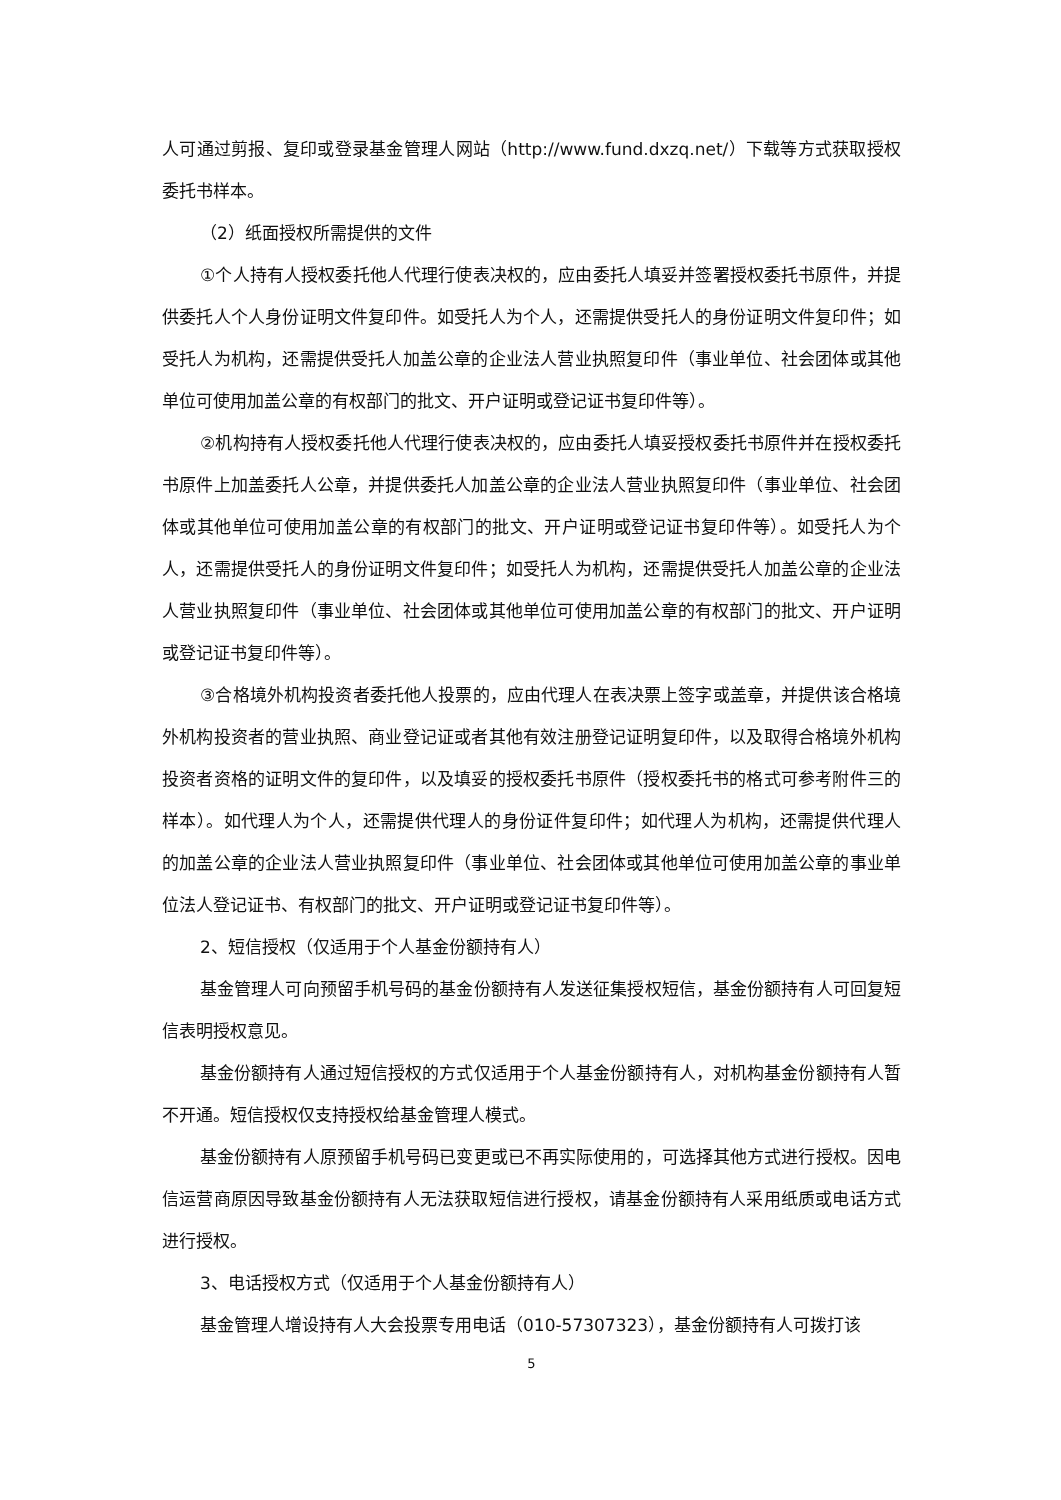人可通过剪报、复印或登录基金管理人网站（http://www.fund.dxzq.net/）下载等方式获取授权委托书样本。
（2）纸面授权所需提供的文件
①个人持有人授权委托他人代理行使表决权的，应由委托人填妥并签署授权委托书原件，并提供委托人个人身份证明文件复印件。如受托人为个人，还需提供受托人的身份证明文件复印件；如受托人为机构，还需提供受托人加盖公章的企业法人营业执照复印件（事业单位、社会团体或其他单位可使用加盖公章的有权部门的批文、开户证明或登记证书复印件等）。
②机构持有人授权委托他人代理行使表决权的，应由委托人填妥授权委托书原件并在授权委托书原件上加盖委托人公章，并提供委托人加盖公章的企业法人营业执照复印件（事业单位、社会团体或其他单位可使用加盖公章的有权部门的批文、开户证明或登记证书复印件等）。如受托人为个人，还需提供受托人的身份证明文件复印件；如受托人为机构，还需提供受托人加盖公章的企业法人营业执照复印件（事业单位、社会团体或其他单位可使用加盖公章的有权部门的批文、开户证明或登记证书复印件等）。
③合格境外机构投资者委托他人投票的，应由代理人在表决票上签字或盖章，并提供该合格境外机构投资者的营业执照、商业登记证或者其他有效注册登记证明复印件，以及取得合格境外机构投资者资格的证明文件的复印件，以及填妥的授权委托书原件（授权委托书的格式可参考附件三的样本）。如代理人为个人，还需提供代理人的身份证件复印件；如代理人为机构，还需提供代理人的加盖公章的企业法人营业执照复印件（事业单位、社会团体或其他单位可使用加盖公章的事业单位法人登记证书、有权部门的批文、开户证明或登记证书复印件等）。
2、短信授权（仅适用于个人基金份额持有人）
基金管理人可向预留手机号码的基金份额持有人发送征集授权短信，基金份额持有人可回复短信表明授权意见。
基金份额持有人通过短信授权的方式仅适用于个人基金份额持有人，对机构基金份额持有人暂不开通。短信授权仅支持授权给基金管理人模式。
基金份额持有人原预留手机号码已变更或已不再实际使用的，可选择其他方式进行授权。因电信运营商原因导致基金份额持有人无法获取短信进行授权，请基金份额持有人采用纸质或电话方式进行授权。
3、电话授权方式（仅适用于个人基金份额持有人）
基金管理人增设持有人大会投票专用电话（010-57307323），基金份额持有人可拨打该
5